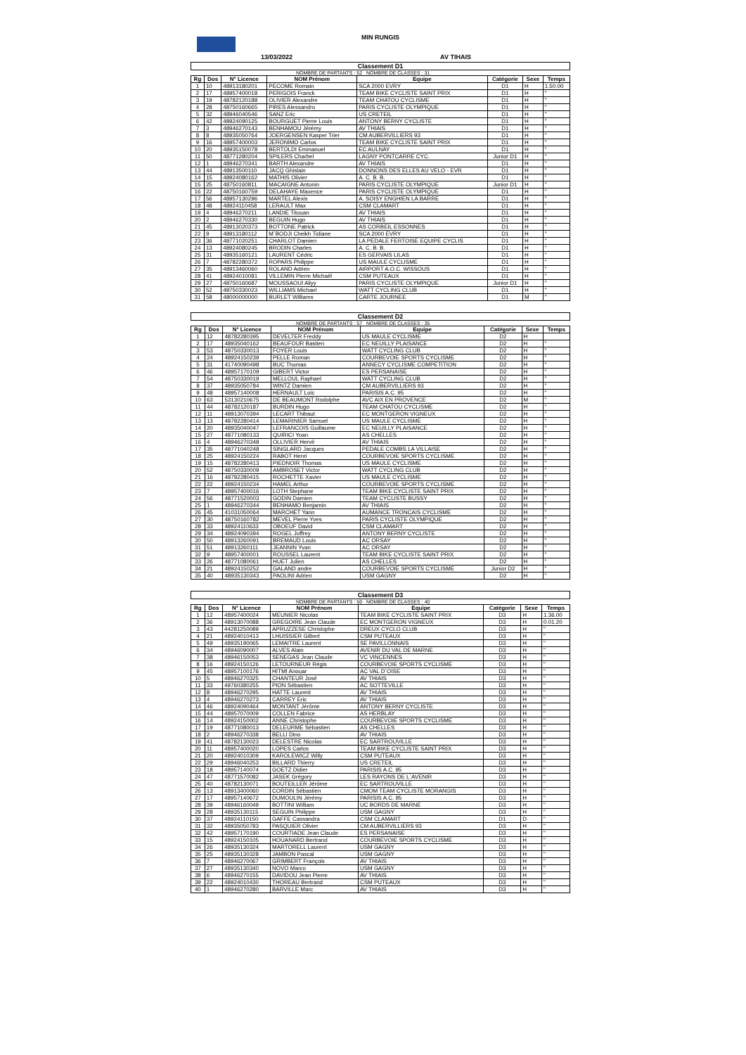MIN RUNGIS
13/03/2022 AV TIHAIS
Classement D1
NOMBRE DE PARTANTS : 52 NOMBRE DE CLASSES : 31
| Rg | Dos | N° Licence | NOM Prénom | Equipe | Catégorie | Sexe | Temps |
| --- | --- | --- | --- | --- | --- | --- | --- |
| 1 | 10 | 48913180201 | PECOME Romain | SCA 2000 EVRY | D1 | H | 1.50.00 |
| 2 | 17 | 48957400018 | PERIGOIS Franck | TEAM BIKE CYCLISTE SAINT PRIX | D1 | H | " |
| 3 | 19 | 48782120188 | OLIVIER Alexandre | TEAM CHATOU CYCLISME | D1 | H | " |
| 4 | 28 | 48750160665 | PIRES Alessandro | PARIS CYCLISTE OLYMPIQUE | D1 | H | " |
| 5 | 32 | 48946040546 | SANZ Eric | US CRETEIL | D1 | H | " |
| 6 | 42 | 48924090125 | BOURGUET Pierre Louis | ANTONY BERNY CYCLISTE | D1 | H | " |
| 7 | 3 | 48946270143 | BENHAMOU Jérémy | AV THIAIS | D1 | H | " |
| 8 | 8 | 48935050764 | JOERGENSEN Kasper Trier | CM AUBERVILLIERS 93 | D1 | H | " |
| 9 | 16 | 48957400003 | JERONIMO Carlos | TEAM BIKE CYCLISTE SAINT PRIX | D1 | H | " |
| 10 | 20 | 48935150078 | BERTOLDI Emmanuel | EC AULNAY | D1 | H | " |
| 11 | 50 | 48771280204 | SPILERS Charbel | LAGNY PONTCARRE CYC. | Junior D1 | H | " |
| 12 | 1 | 48946270341 | BARTH Alexandre | AV THIAIS | D1 | H | " |
| 13 | 44 | 48913500110 | JACQ Ghislain | DONNONS DES ELLES AU VELO - EVR | D1 | H | " |
| 14 | 15 | 48924080162 | MATHIS Olivier | A. C. B. B. | D1 | H | " |
| 15 | 25 | 48750160811 | MACAIGNE Antonin | PARIS CYCLISTE OLYMPIQUE | Junior D1 | H | " |
| 16 | 22 | 48750160759 | DELAHAYE Maxence | PARIS CYCLISTE OLYMPIQUE | D1 | H | " |
| 17 | 56 | 48957130296 | MARTEL Alexis | A. SOISY ENGHIEN LA BARRE | D1 | H | " |
| 18 | 48 | 48924110458 | LERAULT Max | CSM CLAMART | D1 | H | " |
| 19 | 4 | 48946270211 | LANDIE Titouan | AV THIAIS | D1 | H | " |
| 20 | 2 | 48946270330 | BEGUIN Hugo | AV THIAIS | D1 | H | " |
| 21 | 45 | 48913020373 | BOTTONE Patrick | AS CORBEIL ESSONNES | D1 | H | " |
| 22 | 9 | 48913180112 | M`BODJI Cheikh Tidiane | SCA 2000 EVRY | D1 | H | " |
| 23 | 36 | 48771020251 | CHARLOT Damien | LA PEDALE FERTOISE EQUIPE CYCLIS | D1 | H | " |
| 24 | 13 | 48924080245 | BRODIN Charles | A. C. B. B. | D1 | H | " |
| 25 | 31 | 48935160121 | LAURENT Cédric | ES GERVAIS LILAS | D1 | H | " |
| 26 | 7 | 48782280372 | ROPARS Philippe | US MAULE CYCLISME | D1 | H | " |
| 27 | 35 | 48913460060 | ROLAND Adrien | AIRPORT A.O.C. WISSOUS | D1 | H | " |
| 28 | 41 | 48924010081 | VILLEMIN Pierre Michaël | CSM PUTEAUX | D1 | H | " |
| 29 | 27 | 48750160687 | MOUSSAOUI Aliyy | PARIS CYCLISTE OLYMPIQUE | Junior D1 | H | " |
| 30 | 52 | 48750330023 | WILLIAMS Michael | WATT CYCLING CLUB | D1 | H | " |
| 31 | 58 | 48000000000 | BURLET Williams | CARTE JOURNEE | D1 | M | " |
Classement D2
NOMBRE DE PARTANTS : 57 NOMBRE DE CLASSES : 35
| Rg | Dos | N° Licence | NOM Prénom | Equipe | Catégorie | Sexe | Temps |
| --- | --- | --- | --- | --- | --- | --- | --- |
| 1 | 12 | 48782280395 | DEVELTER Freddy | US MAULE CYCLISME | D2 | H | |
| 2 | 17 | 48935040162 | BEAUFOUR Bastien | EC NEUILLY PLAISANCE | D2 | H | " |
| 3 | 53 | 48750330013 | FOYER Louis | WATT CYCLING CLUB | D2 | H | " |
| 4 | 24 | 48924150239 | PELLE Roman | COURBEVOIE SPORTS CYCLISME | D2 | H | " |
| 5 | 31 | 41740090498 | BUC Thomas | ANNECY CYCLISME COMPETITION | D2 | H | " |
| 6 | 46 | 48957170109 | GIBERT Victor | ES PERSANAISE | D2 | H | " |
| 7 | 54 | 48750330019 | MELLOUL Raphael | WATT CYCLING CLUB | D2 | H | " |
| 8 | 37 | 48935050784 | WINTZ Damien | CM AUBERVILLIERS 93 | D2 | H | " |
| 9 | 48 | 48957140008 | HERNAULT Loïc | PARISIS A.C. 95 | D2 | H | " |
| 10 | 63 | 53130210675 | DE BEAUMONT Rodolphe | AVC AIX EN PROVENCE | D2 | M | " |
| 11 | 44 | 48782120187 | BURDIN Hugo | TEAM CHATOU CYCLISME | D2 | H | " |
| 12 | 11 | 48913070394 | LECART Thibaut | EC MONTGERON VIGNEUX | D2 | H | " |
| 13 | 13 | 48782280414 | LEMARINIER Samuel | US MAULE CYCLISME | D2 | H | " |
| 14 | 20 | 48935040047 | LEFRANCOIS Guillaume | EC NEUILLY PLAISANCE | D2 | H | " |
| 15 | 27 | 48771080133 | QUIRICI Yoan | AS CHELLES | D2 | H | " |
| 16 | 4 | 48946270348 | OLLIVIER Hervé | AV THIAIS | D2 | H | " |
| 17 | 35 | 48771040248 | SINGLARD Jacques | PEDALE COMBS LA VILLAISE | D2 | H | " |
| 18 | 25 | 48924150224 | RABOT Henri | COURBEVOIE SPORTS CYCLISME | D2 | H | " |
| 19 | 15 | 48782280413 | PIEDNOIR Thomas | US MAULE CYCLISME | D2 | H | " |
| 20 | 52 | 48750330009 | AMBROSET Victor | WATT CYCLING CLUB | D2 | H | " |
| 21 | 16 | 48782280415 | ROCHETTE Xavier | US MAULE CYCLISME | D2 | H | " |
| 22 | 22 | 48924150234 | HAMEL Arthur | COURBEVOIE SPORTS CYCLISME | D2 | H | " |
| 23 | 7 | 48957400016 | LOTH Stephane | TEAM BIKE CYCLISTE SAINT PRIX | D2 | H | " |
| 24 | 56 | 48771520003 | GODIN Damien | TEAM CYCLISTE BUSSY | D2 | H | " |
| 25 | 1 | 48946270344 | BENHAMO Benjamin | AV THIAIS | D2 | H | " |
| 26 | 45 | 41031050064 | MARCHET Yann | AUMANCE TRONCAIS CYCLISME | D2 | H | " |
| 27 | 30 | 48750160782 | MEVEL Pierre Yves | PARIS CYCLISTE OLYMPIQUE | D2 | H | " |
| 28 | 33 | 48924110633 | OBOEUF David | CSM CLAMART | D2 | H | " |
| 29 | 34 | 48924090394 | ROGEL Joffrey | ANTONY BERNY CYCLISTE | D2 | H | " |
| 30 | 50 | 48913260091 | BREMAUD Louis | AC ORSAY | D2 | H | " |
| 31 | 51 | 48913260111 | JEANNIN Yvan | AC ORSAY | D2 | H | " |
| 32 | 9 | 48957400001 | ROUSSEL Laurent | TEAM BIKE CYCLISTE SAINT PRIX | D2 | H | " |
| 33 | 26 | 48771080061 | HUET Julien | AS CHELLES | D2 | H | " |
| 34 | 21 | 48924150252 | GALAND andre | COURBEVOIE SPORTS CYCLISME | Junior D2 | H | " |
| 35 | 40 | 48935130343 | PAOLINI Adrien | USM GAGNY | D2 | H | " |
Classement D3
NOMBRE DE PARTANTS : 50 NOMBRE DE CLASSES : 40
| Rg | Dos | N° Licence | NOM Prénom | Equipe | Catégorie | Sexe | Temps |
| --- | --- | --- | --- | --- | --- | --- | --- |
| 1 | 12 | 48957400024 | MEUNIER Nicolas | TEAM BIKE CYCLISTE SAINT PRIX | D3 | H | 1.36.00 |
| 2 | 36 | 48913070088 | GREGOIRE Jean Claude | EC MONTGERON VIGNEUX | D3 | H | 0.01.20 |
| 3 | 43 | 44281250089 | APRUZZESE Christophe | DREUX CYCLO CLUB | D3 | H | " |
| 4 | 21 | 48924010413 | LHUISSIER Gilbert | CSM PUTEAUX | D3 | H | " |
| 5 | 49 | 48935190065 | LEMAITRE Laurent | SE PAVILLONNAIS | D3 | H | " |
| 6 | 34 | 48946090007 | ALVES Alain | AVENIR DU VAL DE MARNE | D3 | H | " |
| 7 | 38 | 48946150053 | SENEGAS Jean Claude | VC VINCENNES | D3 | H | " |
| 8 | 16 | 48924150126 | LETOURNEUR Régis | COURBEVOIE SPORTS CYCLISME | D3 | H | " |
| 9 | 45 | 48957100176 | HITMI Anouar | AC VAL D`OISE | D3 | H | " |
| 10 | 5 | 48946270325 | CHANTEUR José | AV THIAIS | D3 | H | " |
| 11 | 33 | 49760380255 | PION Sébastien | AC SOTTEVILLE | D3 | H | " |
| 12 | 8 | 48946270295 | HATTE Laurent | AV THIAIS | D3 | H | " |
| 13 | 4 | 48946270273 | CARREY Eric | AV THIAIS | D3 | H | " |
| 14 | 46 | 48924090464 | MONTANT Jérôme | ANTONY BERNY CYCLISTE | D3 | H | " |
| 15 | 44 | 48957070009 | COLLEN Fabrice | AS HERBLAY | D3 | H | " |
| 16 | 14 | 48924150002 | ANNE Christophe | COURBEVOIE SPORTS CYCLISME | D3 | H | " |
| 17 | 19 | 48771080013 | DELEURME Sébastien | AS CHELLES | D3 | H | " |
| 18 | 2 | 48946270338 | BELLI Dino | AV THIAIS | D3 | H | " |
| 19 | 41 | 48782130023 | DELESTRE Nicolas | EC SARTROUVILLE | D3 | H | " |
| 20 | 11 | 48957400020 | LOPES Carlos | TEAM BIKE CYCLISTE SAINT PRIX | D3 | H | " |
| 21 | 20 | 48924010309 | KAROLEWICZ Willy | CSM PUTEAUX | D3 | H | " |
| 22 | 29 | 48946040253 | BILLARD Thierry | US CRETEIL | D3 | H | " |
| 23 | 18 | 48957140074 | GOETZ Didier | PARISIS A.C. 95 | D3 | H | " |
| 24 | 47 | 48771570082 | JASEK Grégory | LES RAYONS DE L`AVENIR | D3 | H | " |
| 25 | 40 | 48782130071 | BOUTEILLER Jérôme | EC SARTROUVILLE | D3 | H | " |
| 26 | 13 | 48913400060 | CORDIN Sébastien | CMOM TEAM CYCLISTE MORANGIS | D3 | H | " |
| 27 | 17 | 48957140672 | DUMOULIN Jérémy | PARISIS A.C. 95 | D3 | H | " |
| 28 | 39 | 48946160049 | BOTTINI William | UC BORDS DE MARNE | D3 | H | " |
| 29 | 28 | 48935130115 | SEGUIN Philippe | USM GAGNY | D3 | H | " |
| 30 | 37 | 48924110150 | GAFFE Cassandra | CSM CLAMART | D1 | D | " |
| 31 | 32 | 48935050783 | PASQUIER Olivier | CM AUBERVILLIERS 93 | D3 | H | " |
| 32 | 42 | 48957170190 | COURTIADE Jean Claude | ES PERSANAISE | D3 | H | " |
| 33 | 15 | 48924150105 | HOUANARD Bertrand | COURBEVOIE SPORTS CYCLISME | D3 | H | " |
| 34 | 26 | 48935130324 | MARTORELL Laurent | USM GAGNY | D3 | H | " |
| 35 | 25 | 48935130328 | JAMBON Pascal | USM GAGNY | D3 | H | " |
| 36 | 7 | 48946270067 | GRIMBERT François | AV THIAIS | D3 | H | " |
| 37 | 27 | 48935130340 | NOVO Marco | USM GAGNY | D3 | H | " |
| 38 | 6 | 48946270155 | DAVIDOU Jean Pierre | AV THIAIS | D3 | H | " |
| 39 | 22 | 48924010430 | THOREAU Bertrand | CSM PUTEAUX | D3 | H | " |
| 40 | 1 | 48946270280 | BARVILLE Marc | AV THIAIS | D3 | H | " |